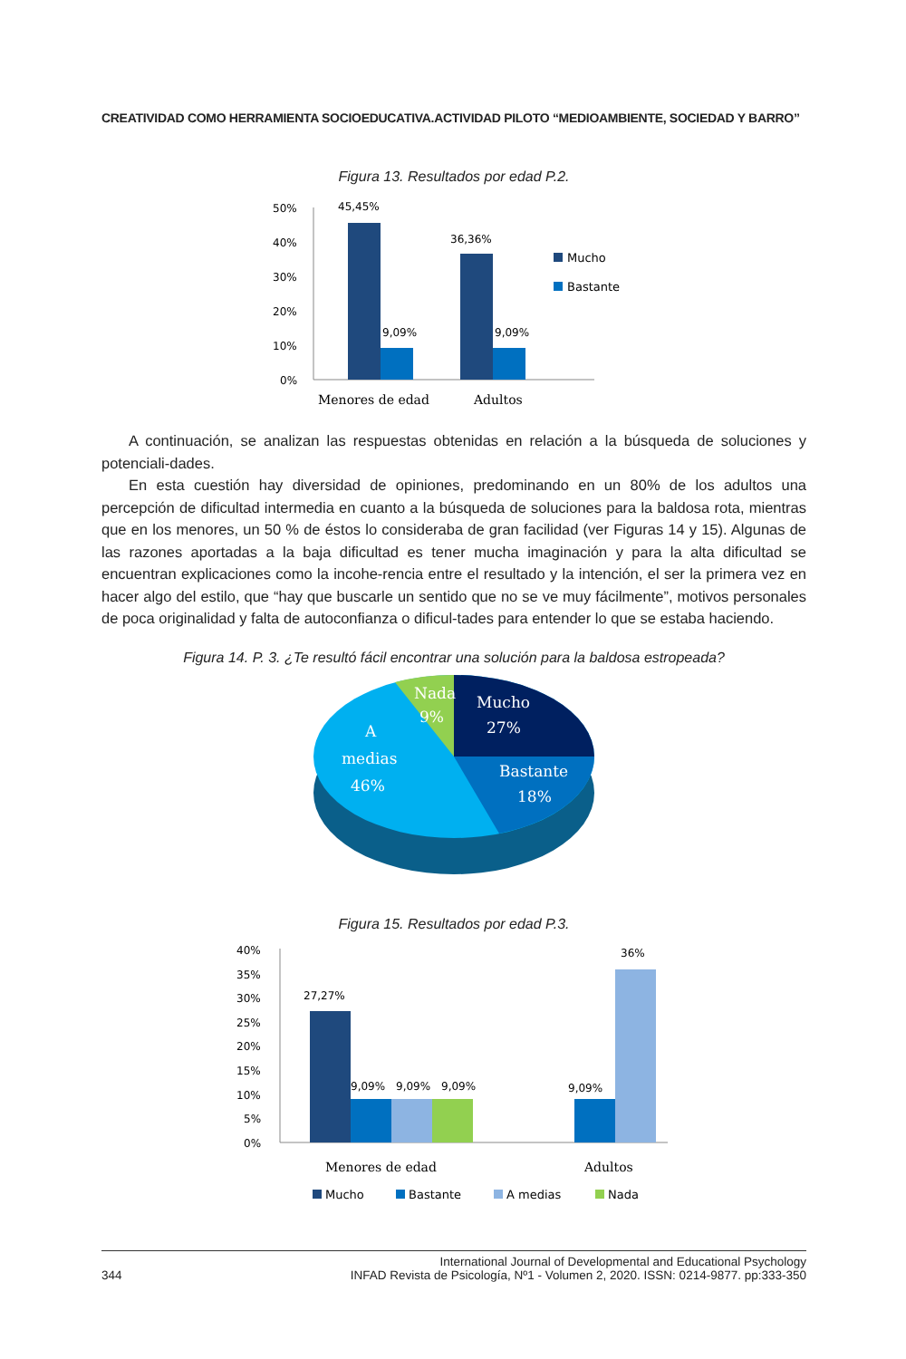CREATIVIDAD COMO HERRAMIENTA SOCIOEDUCATIVA.ACTIVIDAD PILOTO “MEDIOAMBIENTE, SOCIEDAD Y BARRO”
Figura 13. Resultados por edad P.2.
50%
40%
30%
20%
10%
0%
45,45%
9,09%
36,36%
9,09%
Menores de edad
Adultos
Mucho
Bastante
A continuación, se analizan las respuestas obtenidas en relación a la búsqueda de soluciones y potenciali-dades.
En esta cuestión hay diversidad de opiniones, predominando en un 80% de los adultos una percepción de dificultad intermedia en cuanto a la búsqueda de soluciones para la baldosa rota, mientras que en los menores, un 50 % de éstos lo consideraba de gran facilidad (ver Figuras 14 y 15). Algunas de las razones aportadas a la baja dificultad es tener mucha imaginación y para la alta dificultad se encuentran explicaciones como la incohe-rencia entre el resultado y la intención, el ser la primera vez en hacer algo del estilo, que “hay que buscarle un sentido que no se ve muy fácilmente”, motivos personales de poca originalidad y falta de autoconfianza o dificul-tades para entender lo que se estaba haciendo.
Figura 14. P. 3. ¿Te resultó fácil encontrar una solución para la baldosa estropeada?
Nada
9%
Mucho
27%
Bastante
18%
A
medias
46%
Figura 15. Resultados por edad P.3.
40%
35%
30%
25%
20%
15%
10%
5%
0%
27,27%
9,09%
9,09%
9,09%
9,09%
36%
Menores de edad
Adultos
Mucho
Bastante
A medias
Nada
344 International Journal of Developmental and Educational Psychology
INFAD Revista de Psicología, Nº1 - Volumen 2, 2020. ISSN: 0214-9877. pp:333-350